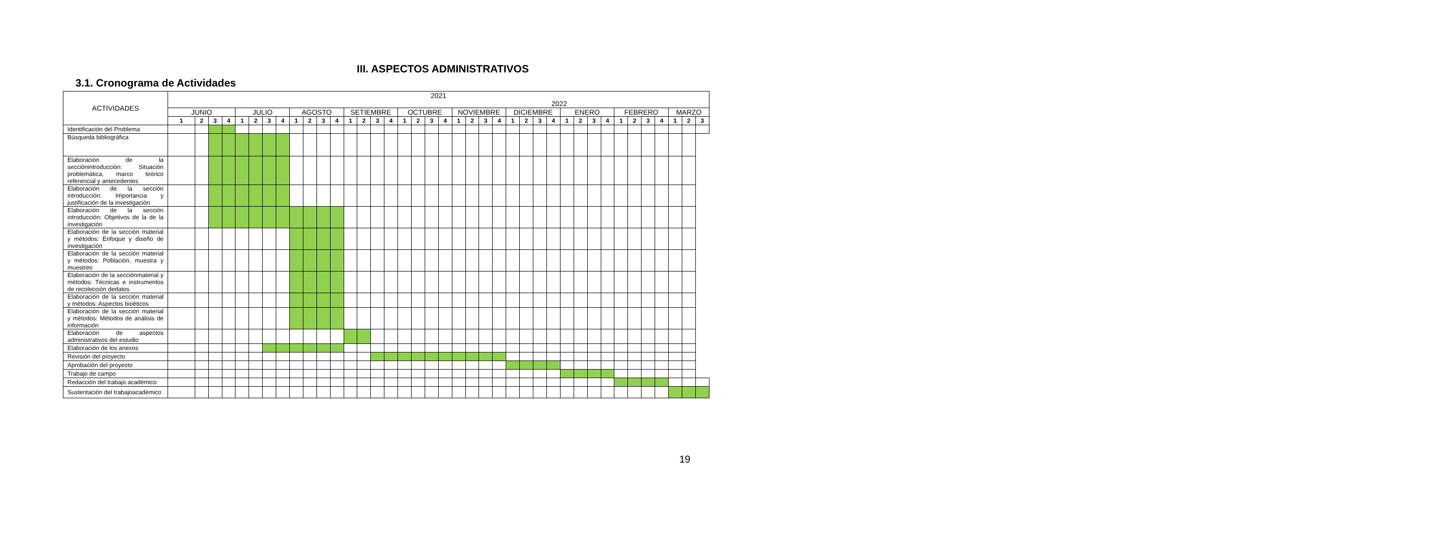III. ASPECTOS ADMINISTRATIVOS
3.1. Cronograma de Actividades
| ACTIVIDADES | 2021 2022 | | | | | | | | | | | | | | | | | | | | | | | | | | | | | | | | | | | | | | |
| --- | --- | --- | --- | --- | --- | --- | --- | --- | --- | --- | --- | --- | --- | --- | --- | --- | --- | --- | --- | --- | --- | --- | --- | --- | --- | --- | --- | --- | --- | --- | --- | --- | --- | --- | --- | --- | --- | --- | --- |
| | JUNIO | | | | JULIO | | | | AGOSTO | | | | SETIEMBRE | | | | OCTUBRE | | | | NOVIEMBRE | | | | DICIEMBRE | | | | ENERO | | | | FEBRERO | | | | MARZO | | |
| | 1 | 2 | 3 | 4 | 1 | 2 | 3 | 4 | 1 | 2 | 3 | 4 | 1 | 2 | 3 | 4 | 1 | 2 | 3 | 4 | 1 | 2 | 3 | 4 | 1 | 2 | 3 | 4 | 1 | 2 | 3 | 4 | 1 | 2 | 3 | 4 | 1 | 2 | 3 |
| Identificación del Problema | | | | | | | | | | | | | | | | | | | | | | | | | | | | | | | | | | | | | | | |
| Búsqueda bibliográfica | | | | | | | | | | | | | | | | | | | | | | | | | | | | | | | | | | | | | | | |
| Elaboración de la secciónintroducción: Situación problemática, marco teórico referencial y antecedentes | | | | | | | | | | | | | | | | | | | | | | | | | | | | | | | | | | | | | | | |
| Elaboración de la sección introducción: Importancia y justificación de la investigación | | | | | | | | | | | | | | | | | | | | | | | | | | | | | | | | | | | | | | | |
| Elaboración de la sección introducción: Objetivos de la de la investigación | | | | | | | | | | | | | | | | | | | | | | | | | | | | | | | | | | | | | | | |
| Elaboración de la sección material y métodos: Enfoque y diseño de investigación | | | | | | | | | | | | | | | | | | | | | | | | | | | | | | | | | | | | | | | |
| Elaboración de la sección material y métodos: Población, muestra y muestreo | | | | | | | | | | | | | | | | | | | | | | | | | | | | | | | | | | | | | | | |
| Elaboración de la secciónmaterial y métodos: Técnicas e instrumentos de recolección dedatos | | | | | | | | | | | | | | | | | | | | | | | | | | | | | | | | | | | | | | | |
| Elaboración de la sección material y métodos: Aspectos bioéticos | | | | | | | | | | | | | | | | | | | | | | | | | | | | | | | | | | | | | | | |
| Elaboración de la sección material y métodos: Métodos de análisis de información | | | | | | | | | | | | | | | | | | | | | | | | | | | | | | | | | | | | | | | |
| Elaboración de aspectos administrativos del estudio | | | | | | | | | | | | | | | | | | | | | | | | | | | | | | | | | | | | | | | |
| Elaboración de los anexos | | | | | | | | | | | | | | | | | | | | | | | | | | | | | | | | | | | | | | | |
| Revisión del proyecto | | | | | | | | | | | | | | | | | | | | | | | | | | | | | | | | | | | | | | | |
| Aprobación del proyecto | | | | | | | | | | | | | | | | | | | | | | | | | | | | | | | | | | | | | | | |
| Trabajo de campo | | | | | | | | | | | | | | | | | | | | | | | | | | | | | | | | | | | | | | | |
| Redacción del trabajo académico | | | | | | | | | | | | | | | | | | | | | | | | | | | | | | | | | | | | | | | |
| Sustentación del trabajoacadémico | | | | | | | | | | | | | | | | | | | | | | | | | | | | | | | | | | | | | | | |
19